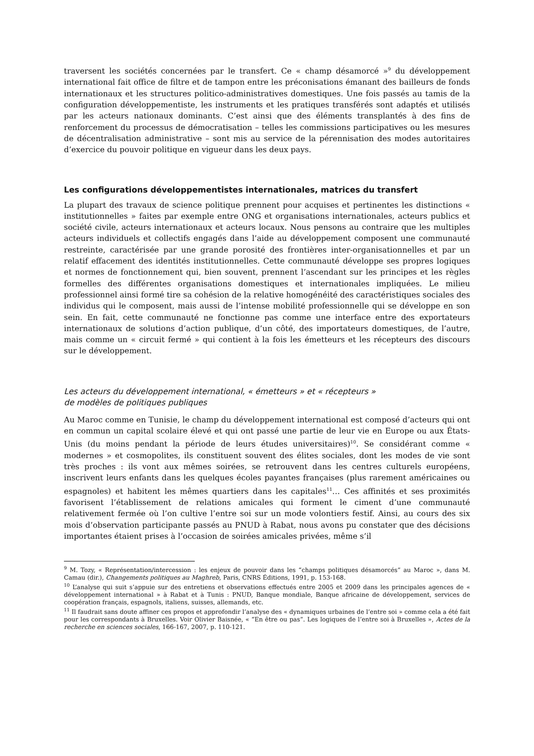traversent les sociétés concernées par le transfert. Ce « champ désamorcé »<sup>9</sup> du développement international fait office de filtre et de tampon entre les préconisations émanant des bailleurs de fonds internationaux et les structures politico-administratives domestiques. Une fois passés au tamis de la configuration développementiste, les instruments et les pratiques transférés sont adaptés et utilisés par les acteurs nationaux dominants. C’est ainsi que des éléments transplantés à des fins de renforcement du processus de démocratisation – telles les commissions participatives ou les mesures de décentralisation administrative – sont mis au service de la pérennisation des modes autoritaires d’exercice du pouvoir politique en vigueur dans les deux pays.
Les configurations développementistes internationales, matrices du transfert
La plupart des travaux de science politique prennent pour acquises et pertinentes les distinctions « institutionnelles » faites par exemple entre ONG et organisations internationales, acteurs publics et société civile, acteurs internationaux et acteurs locaux. Nous pensons au contraire que les multiples acteurs individuels et collectifs engagés dans l’aide au développement composent une communauté restreinte, caractérisée par une grande porosité des frontières inter-organisationnelles et par un relatif effacement des identités institutionnelles. Cette communauté développe ses propres logiques et normes de fonctionnement qui, bien souvent, prennent l’ascendant sur les principes et les règles formelles des différentes organisations domestiques et internationales impliquées. Le milieu professionnel ainsi formé tire sa cohésion de la relative homogénéité des caractéristiques sociales des individus qui le composent, mais aussi de l’intense mobilité professionnelle qui se développe en son sein. En fait, cette communauté ne fonctionne pas comme une interface entre des exportateurs internationaux de solutions d’action publique, d’un côté, des importateurs domestiques, de l’autre, mais comme un « circuit fermé » qui contient à la fois les émetteurs et les récepteurs des discours sur le développement.
Les acteurs du développement international, « émetteurs » et « récepteurs »
de modèles de politiques publiques
Au Maroc comme en Tunisie, le champ du développement international est composé d’acteurs qui ont en commun un capital scolaire élevé et qui ont passé une partie de leur vie en Europe ou aux États-Unis (du moins pendant la période de leurs études universitaires)<sup>10</sup>. Se considérant comme « modernes » et cosmopolites, ils constituent souvent des élites sociales, dont les modes de vie sont très proches : ils vont aux mêmes soirées, se retrouvent dans les centres culturels européens, inscrivent leurs enfants dans les quelques écoles payantes françaises (plus rarement américaines ou espagnoles) et habitent les mêmes quartiers dans les capitales<sup>11</sup>… Ces affinités et ses proximités favorisent l’établissement de relations amicales qui forment le ciment d’une communauté relativement fermée où l’on cultive l’entre soi sur un mode volontiers festif. Ainsi, au cours des six mois d’observation participante passés au PNUD à Rabat, nous avons pu constater que des décisions importantes étaient prises à l’occasion de soirées amicales privées, même s’il
<sup>9</sup> M. Tozy, « Représentation/intercession : les enjeux de pouvoir dans les “champs politiques désamorcés” au Maroc », dans M. Camau (dir.), Changements politiques au Maghreb, Paris, CNRS Éditions, 1991, p. 153-168.
<sup>10</sup> L’analyse qui suit s’appuie sur des entretiens et observations effectués entre 2005 et 2009 dans les principales agences de « développement international » à Rabat et à Tunis : PNUD, Banque mondiale, Banque africaine de développement, services de coopération français, espagnols, italiens, suisses, allemands, etc.
<sup>11</sup> Il faudrait sans doute affiner ces propos et approfondir l’analyse des « dynamiques urbaines de l’entre soi » comme cela a été fait pour les correspondants à Bruxelles. Voir Olivier Baisnée, « “En être ou pas”. Les logiques de l’entre soi à Bruxelles », Actes de la recherche en sciences sociales, 166-167, 2007, p. 110-121.